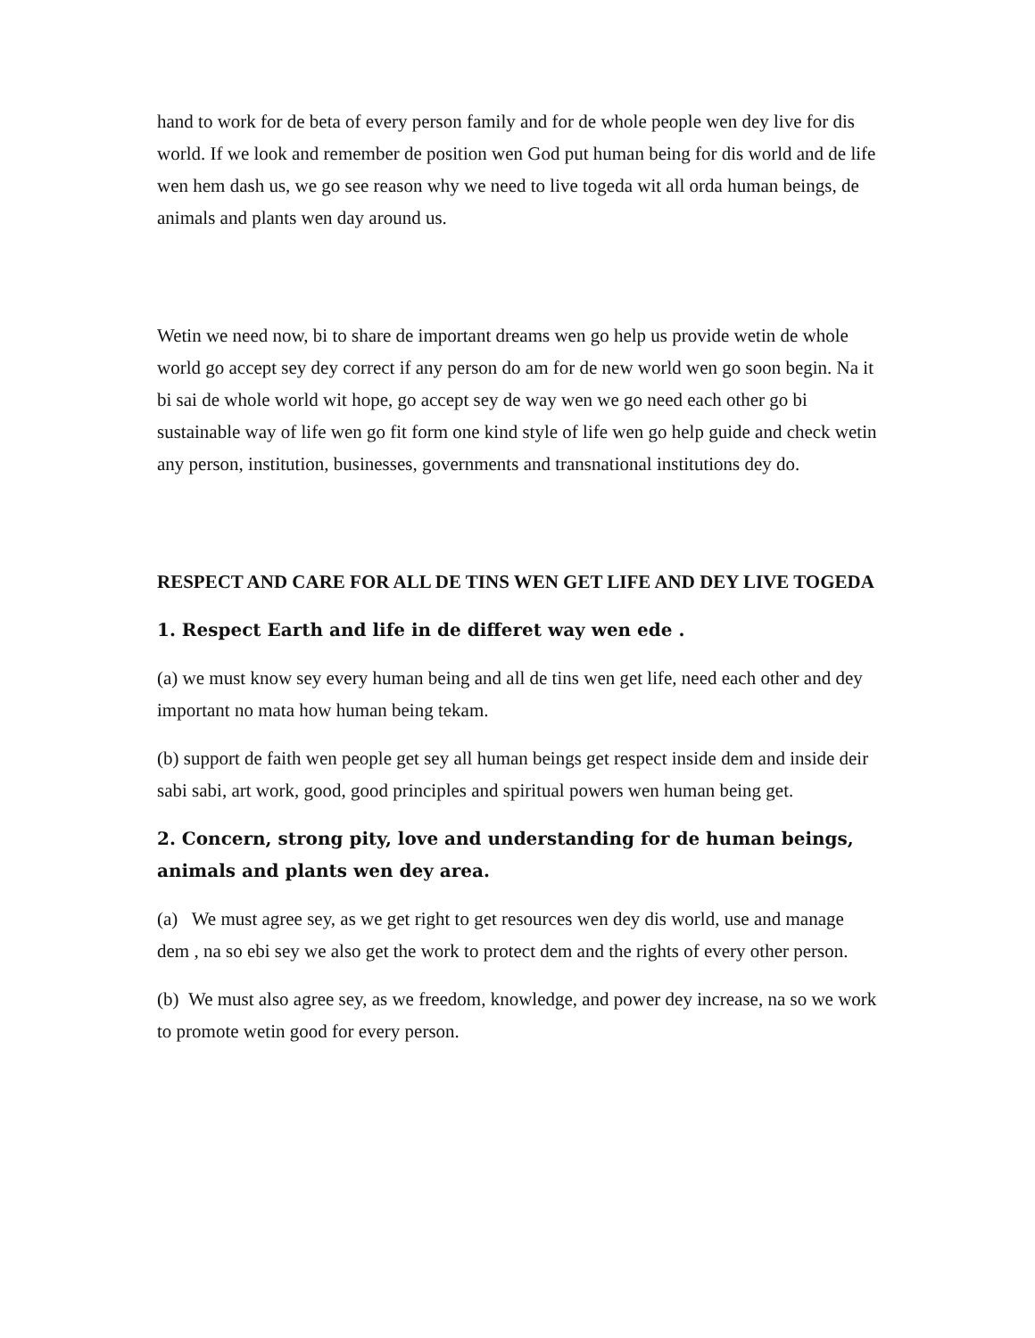hand to work for de beta of every person family and for de whole people wen dey live for dis world. If we look and remember de position wen God put human being for dis world and de life wen hem dash us, we go see reason why we need to live togeda wit all orda human beings, de animals and plants wen day around us.
Wetin we need now, bi to share de important dreams wen go help us provide wetin de whole world go accept sey dey correct if any person do am for de new world wen go soon begin. Na it bi sai de whole world wit hope, go accept sey de way wen we go need each other go bi sustainable way of life wen go fit form one kind style of life wen go help guide and check wetin any person, institution, businesses, governments and transnational institutions dey do.
RESPECT AND CARE FOR ALL DE TINS WEN GET LIFE AND DEY LIVE TOGEDA
1. Respect Earth and life in de differet way wen ede .
(a) we must know sey every human being and all de tins wen get life, need each other and dey important no mata how human being tekam.
(b) support de faith wen people get sey all human beings get respect inside dem and inside deir sabi sabi, art work, good, good principles and spiritual powers wen human being get.
2. Concern, strong pity, love and understanding for de human beings, animals and plants wen dey area.
(a) We must agree sey, as we get right to get resources wen dey dis world, use and manage dem , na so ebi sey we also get the work to protect dem and the rights of every other person.
(b) We must also agree sey, as we freedom, knowledge, and power dey increase, na so we work to promote wetin good for every person.